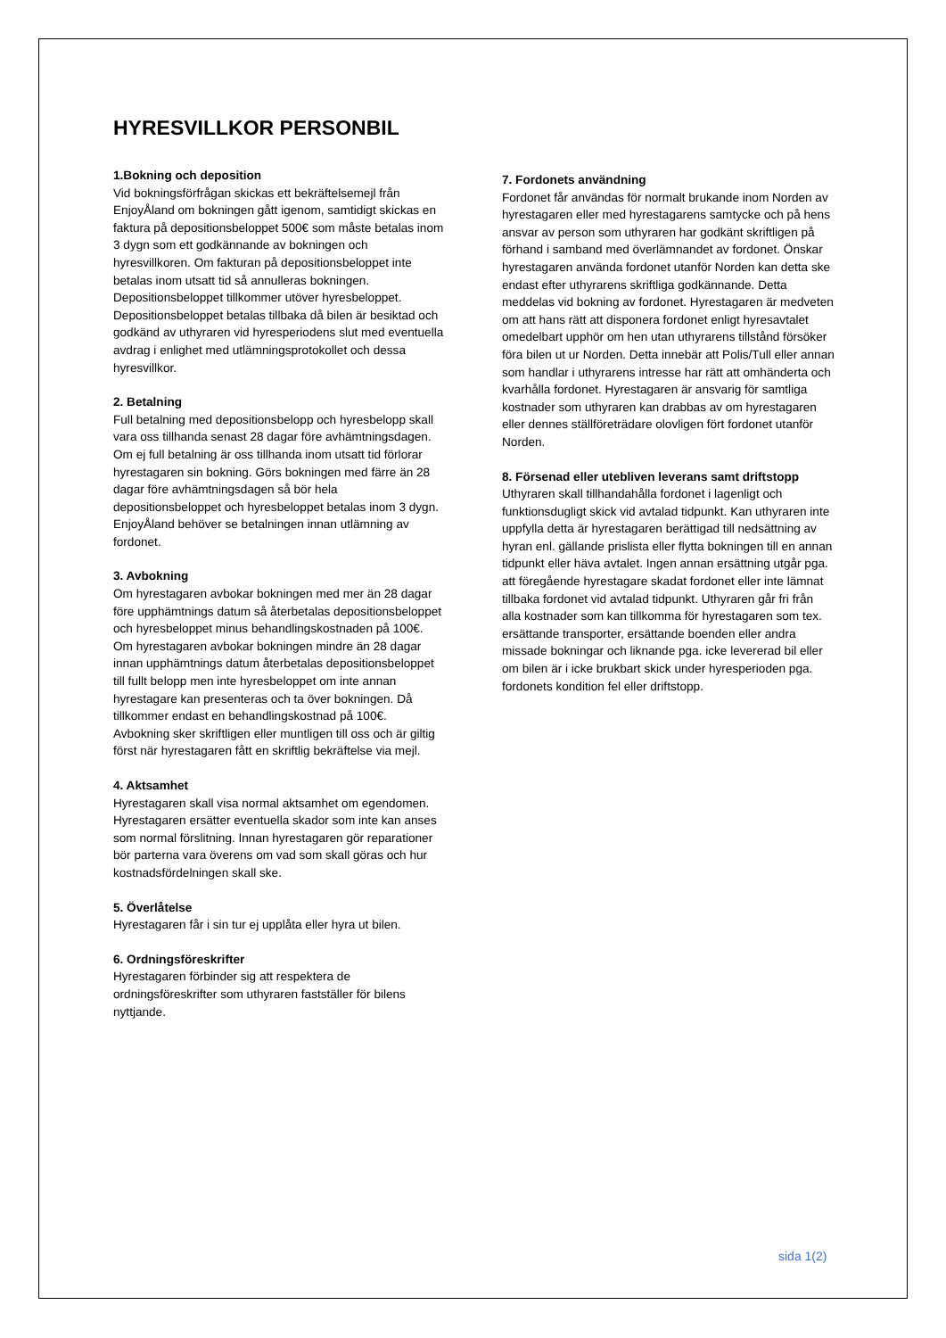HYRESVILLKOR PERSONBIL
1.Bokning och deposition
Vid bokningsförfrågan skickas ett bekräftelsemejl från EnjoyÅland om bokningen gått igenom, samtidigt skickas en faktura på depositionsbeloppet 500€ som måste betalas inom 3 dygn som ett godkännande av bokningen och hyresvillkoren. Om fakturan på depositionsbeloppet inte betalas inom utsatt tid så annulleras bokningen. Depositionsbeloppet tillkommer utöver hyresbeloppet. Depositionsbeloppet betalas tillbaka då bilen är besiktad och godkänd av uthyraren vid hyresperiodens slut med eventuella avdrag i enlighet med utlämningsprotokollet och dessa hyresvillkor.
2. Betalning
Full betalning med depositionsbelopp och hyresbelopp skall vara oss tillhanda senast 28 dagar före avhämtningsdagen. Om ej full betalning är oss tillhanda inom utsatt tid förlorar hyrestagaren sin bokning. Görs bokningen med färre än 28 dagar före avhämtningsdagen så bör hela depositionsbeloppet och hyresbeloppet betalas inom 3 dygn. EnjoyÅland behöver se betalningen innan utlämning av fordonet.
3. Avbokning
Om hyrestagaren avbokar bokningen med mer än 28 dagar före upphämtnings datum så återbetalas depositionsbeloppet och hyresbeloppet minus behandlingskostnaden på 100€.
Om hyrestagaren avbokar bokningen mindre än 28 dagar innan upphämtnings datum återbetalas depositionsbeloppet till fullt belopp men inte hyresbeloppet om inte annan hyrestagare kan presenteras och ta över bokningen. Då tillkommer endast en behandlingskostnad på 100€.
Avbokning sker skriftligen eller muntligen till oss och är giltig först när hyrestagaren fått en skriftlig bekräftelse via mejl.
4. Aktsamhet
Hyrestagaren skall visa normal aktsamhet om egendomen. Hyrestagaren ersätter eventuella skador som inte kan anses som normal förslitning. Innan hyrestagaren gör reparationer bör parterna vara överens om vad som skall göras och hur kostnadsfördelningen skall ske.
5. Överlåtelse
Hyrestagaren får i sin tur ej upplåta eller hyra ut bilen.
6. Ordningsföreskrifter
Hyrestagaren förbinder sig att respektera de ordningsföreskrifter som uthyraren fastställer för bilens nyttjande.
7. Fordonets användning
Fordonet får användas för normalt brukande inom Norden av hyrestagaren eller med hyrestagarens samtycke och på hens ansvar av person som uthyraren har godkänt skriftligen på förhand i samband med överlämnandet av fordonet. Önskar hyrestagaren använda fordonet utanför Norden kan detta ske endast efter uthyrarens skriftliga godkännande. Detta meddelas vid bokning av fordonet. Hyrestagaren är medveten om att hans rätt att disponera fordonet enligt hyresavtalet omedelbart upphör om hen utan uthyrarens tillstånd försöker föra bilen ut ur Norden. Detta innebär att Polis/Tull eller annan som handlar i uthyrarens intresse har rätt att omhänderta och kvarhålla fordonet. Hyrestagaren är ansvarig för samtliga kostnader som uthyraren kan drabbas av om hyrestagaren eller dennes ställföreträdare olovligen fört fordonet utanför Norden.
8. Försenad eller utebliven leverans samt driftstopp
Uthyraren skall tillhandahålla fordonet i lagenligt och funktionsdugligt skick vid avtalad tidpunkt. Kan uthyraren inte uppfylla detta är hyrestagaren berättigad till nedsättning av hyran enl. gällande prislista eller flytta bokningen till en annan tidpunkt eller häva avtalet. Ingen annan ersättning utgår pga. att föregående hyrestagare skadat fordonet eller inte lämnat tillbaka fordonet vid avtalad tidpunkt. Uthyraren går fri från alla kostnader som kan tillkomma för hyrestagaren som tex. ersättande transporter, ersättande boenden eller andra missade bokningar och liknande pga. icke levererad bil eller om bilen är i icke brukbart skick under hyresperioden pga. fordonets kondition fel eller driftstopp.
sida 1(2)